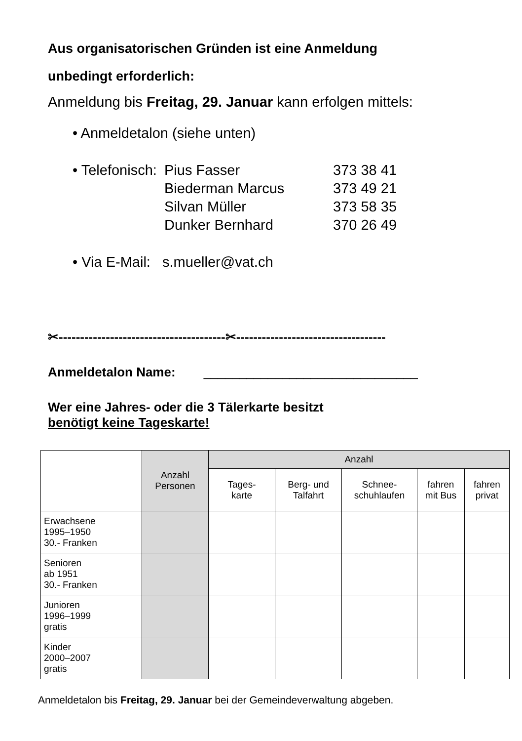Aus organisatorischen Gründen ist eine Anmeldung
unbedingt erforderlich:
Anmeldung bis Freitag, 29. Januar kann erfolgen mittels:
• Anmeldetalon (siehe unten)
| • Telefonisch: | Pius Fasser | 373 38 41 |
| | Biederman Marcus | 373 49 21 |
| | Silvan Müller | 373 58 35 |
| | Dunker Bernhard | 370 26 49 |
• Via E-Mail: s.mueller@vat.ch
✂---------------------------------------✂-----------------------------------
Anmeldetalon Name: ______________________________
Wer eine Jahres- oder die 3 Tälerkarte besitzt
benötigt keine Tageskarte!
| | Anzahl Personen | Anzahl | | | | |
| --- | --- | --- | --- | --- | --- | --- |
| | | Tages- karte | Berg- und Talfahrt | Schnee- schuhlaufen | fahren mit Bus | fahren privat |
| Erwachsene 1995–1950 30.- Franken | | | | | | |
| Senioren ab 1951 30.- Franken | | | | | | |
| Junioren 1996–1999 gratis | | | | | | |
| Kinder 2000–2007 gratis | | | | | | |
Anmeldetalon bis Freitag, 29. Januar bei der Gemeindeverwaltung abgeben.